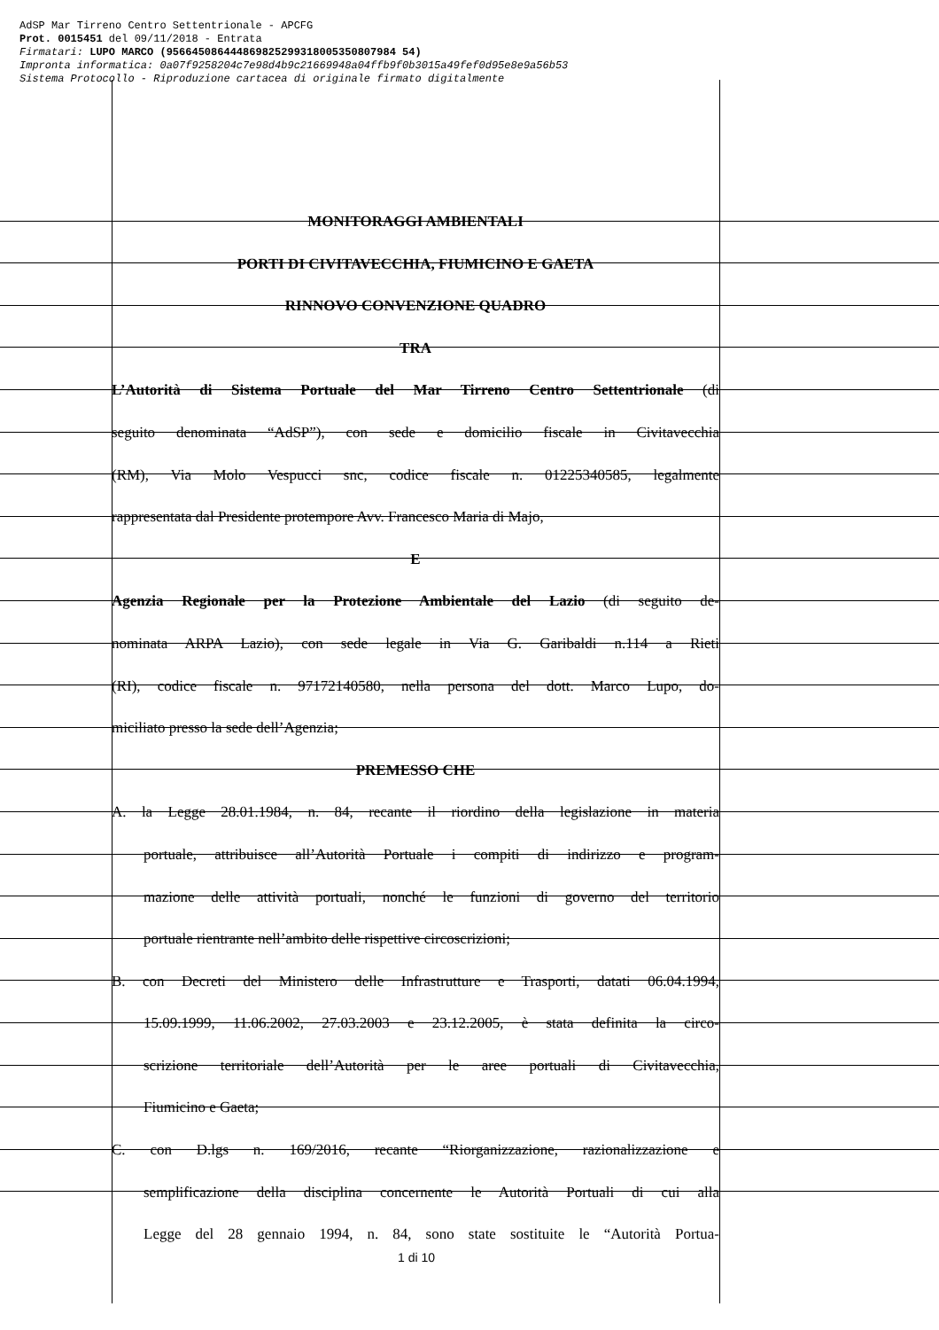AdSP Mar Tirreno Centro Settentrionale - APCFG Prot. 0015451 del 09/11/2018 - Entrata Firmatari: LUPO MARCO (956645086444869825299318005350807984 54) Impronta informatica: 0a07f9258204c7e98d4b9c21669948a04ffb9f0b3015a49fef0d95e8e9a56b53 Sistema Protocollo - Riproduzione cartacea di originale firmato digitalmente
MONITORAGGI AMBIENTALI
PORTI DI CIVITAVECCHIA, FIUMICINO E GAETA
RINNOVO CONVENZIONE QUADRO
TRA
L’Autorità di Sistema Portuale del Mar Tirreno Centro Settentrionale (di
seguito denominata “AdSP”), con sede e domicilio fiscale in Civitavecchia
(RM), Via Molo Vespucci snc, codice fiscale n. 01225340585, legalmente
rappresentata dal Presidente protempore Avv. Francesco Maria di Majo,
E
Agenzia Regionale per la Protezione Ambientale del Lazio (di seguito de-
nominata ARPA Lazio), con sede legale in Via G. Garibaldi n.114 a Rieti
(RI), codice fiscale n. 97172140580, nella persona del dott. Marco Lupo, do-
miciliato presso la sede dell’Agenzia;
PREMESSO CHE
A. la Legge 28.01.1984, n. 84, recante il riordino della legislazione in materia
portuale, attribuisce all’Autorità Portuale i compiti di indirizzo e program-
mazione delle attività portuali, nonché le funzioni di governo del territorio
portuale rientrante nell’ambito delle rispettive circoscrizioni;
B. con Decreti del Ministero delle Infrastrutture e Trasporti, datati 06.04.1994,
15.09.1999, 11.06.2002, 27.03.2003 e 23.12.2005, è stata definita la circo-
scrizione territoriale dell’Autorità per le aree portuali di Civitavecchia,
Fiumicino e Gaeta;
C. con D.lgs n. 169/2016, recante “Riorganizzazione, razionalizzazione e
semplificazione della disciplina concernente le Autorità Portuali di cui alla
Legge del 28 gennaio 1994, n. 84, sono state sostituite le “Autorità Portua-
1 di 10